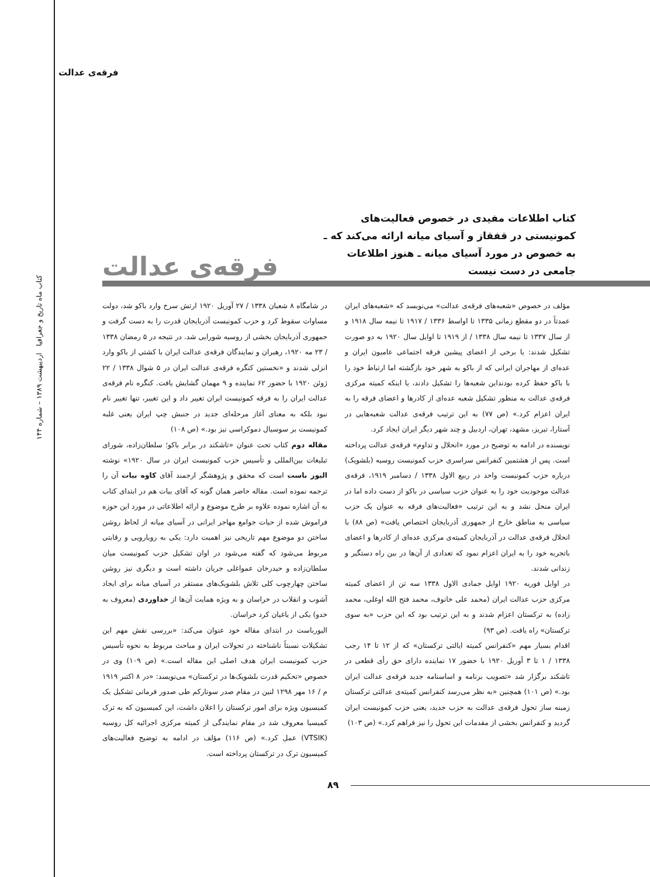فرقه‌ی عدالت
کتاب ماه تاریخ و جغرافیا اردیبهشت ۱۳۸۹ – شماره ۱۴۴
کتاب اطلاعات مفیدی در خصوص فعالیت‌های کمونیستی در قفقاز و آسیای میانه ارائه می‌کند که ـ به خصوص در مورد آسیای میانه ـ هنوز اطلاعات جامعی در دست نیست
فرقه‌ی عدالت
مؤلف در خصوص «شعبه‌های فرقه‌ی عدالت» می‌نویسد که «شعبه‌های ایران عمدتاً در دو مقطع زمانی ۱۳۳۵ تا اواسط ۱۳۳۶ / ۱۹۱۷ تا نیمه سال ۱۹۱۸ و از سال ۱۳۳۷ تا نیمه سال ۱۳۳۸ / از ۱۹۱۹ تا اوایل سال ۱۹۲۰ به دو صورت تشکیل شدند: یا برخی از اعضای پیشین فرقه اجتماعی عامیون ایران و عده‌ای از مهاجران ایرانی که از باکو به شهر خود بازگشته اما ارتباط خود را با باکو حفظ کرده بودنداین شعبه‌ها را تشکیل دادند، یا اینکه کمیته مرکزی فرقه‌ی عدالت به منظور تشکیل شعبه عده‌ای از کادرها و اعضای فرقه را به ایران اعزام کرد.» (ص ۷۷) به این ترتیب فرقه‌ی عدالت شعبه‌هایی در آستارا، تبریز، مشهد، تهران، اردبیل و چند شهر دیگر ایران ایجاد کرد.
نویسنده در ادامه به توضیح در مورد «انحلال و تداوم» فرقه‌ی عدالت پرداخته است. پس از هشتمین کنفرانس سراسری حزب کمونیست روسیه (بلشویک) درباره حزب کمونیست واحد در ربیع الاول ۱۳۳۸ / دسامبر ۱۹۱۹، فرقه‌ی عدالت موجودیت خود را به عنوان حزب سیاسی در باکو از دست داده اما در ایران منحل نشد و به این ترتیب «فعالیت‌های فرقه به عنوان یک حزب سیاسی به مناطق خارج از جمهوری آذربایجان اختصاص یافت» (ص ۸۸) با انحلال فرقه‌ی عدالت در آذربایجان کمیته‌ی مرکزی عده‌ای از کادرها و اعضای باتجربه خود را به ایران اعزام نمود که تعدادی از آن‌ها در بین راه دستگیر و زندانی شدند.
در اوایل فوریه ۱۹۲۰ اوایل جمادی الاول ۱۳۳۸ سه تن از اعضای کمیته مرکزی حزب عدالت ایران (محمد علی خانوف، محمد فتح الله اوغلی، محمد زاده) به ترکستان اعزام شدند و به این ترتیب بود که این حزب «به سوی ترکستان» راه یافت. (ص ۹۳)
اقدام بسیار مهم «کنفرانس کمیته ایالتی ترکستان» که از ۱۲ تا ۱۴ رجب ۱۳۳۸ / ۱ تا ۳ آوریل ۱۹۲۰ با حضور ۱۷ نماینده دارای حق رأی قطعی در تاشکند برگزار شد «تصویب برنامه و اساسنامه جدید فرقه‌ی عدالت ایران بود.» (ص ۱۰۱) همچنین «به نظر می‌رسد کنفرانس کمیته‌ی عدالتی ترکستان زمینه ساز تحول فرقه‌ی عدالت به حزب جدید، یعنی حزب کمونیست ایران گردید و کنفرانس بخشی از مقدمات این تحول را نیز فراهم کرد.» (ص ۱۰۳)
در شامگاه ۸ شعبان ۱۳۳۸ / ۲۷ آوریل ۱۹۲۰ ارتش سرخ وارد باکو شد، دولت مساوات سقوط کرد و حزب کمونیست آذربایجان قدرت را به دست گرفت و جمهوری آذربایجان بخشی از روسیه شورایی شد. در نتیجه در ۵ رمضان ۱۳۳۸ / ۲۳ مه ۱۹۲۰، رهبران و نمایندگان فرقه‌ی عدالت ایران با کشتی از باکو وارد انزلی شدند و «نخستین کنگره فرقه‌ی عدالت ایران در ۵ شوال ۱۳۳۸ / ۲۲ ژوئن ۱۹۲۰ با حضور ۶۲ نماینده و ۹ مهمان گشایش یافت. کنگره نام فرقه‌ی عدالت ایران را به فرقه کمونیست ایران تغییر داد و این تغییر، تنها تغییر نام نبود بلکه به معنای آغاز مرحله‌ای جدید در جنبش چپ ایران یعنی غلبه کمونیست بر سوسیال دموکراسی نیز بود.» (ص ۱۰۸)
مقاله دوم کتاب تحت عنوان «تاشکند در برابر باکو؛ سلطان‌زاده، شورای تبلیغات بین‌المللی و تأسیس حزب کمونیست ایران در سال ۱۹۲۰» نوشته الیور باست است که محقق و پژوهشگر ارجمند آقای کاوه بیات آن را ترجمه نموده است. مقاله حاضر همان گونه که آقای بیات هم در ابتدای کتاب به آن اشاره نموده علاوه بر طرح موضوع و ارائه اطلاعاتی در مورد این حوزه فراموش شده از حیات جوامع مهاجر ایرانی در آسیای میانه از لحاظ روشن ساختن دو موضوع مهم تاریخی نیز اهمیت دارد: یکی به رویارویی و رقابتی مربوط می‌شود که گفته می‌شود در اوان تشکیل حزب کمونیست میان سلطان‌زاده و حیدرخان عمواغلی جریان داشته است و دیگری نیز روشن ساختن چهارچوب کلی تلاش بلشویک‌های مستقر در آسیای میانه برای ایجاد آشوب و انقلاب در خراسان و به ویژه همایت آن‌ها از خداوردی (معروف به خدو) یکی از یاغیان کرد خراسان.
الیورباست در ابتدای مقاله خود عنوان می‌کند: «بررسی نقش مهم این تشکیلات نسبتاً ناشناخته در تحولات ایران و مباحث مربوط به نحوه تأسیس حزب کمونیست ایران هدف اصلی این مقاله است.» (ص ۱۰۹) وی در خصوص «تحکیم قدرت بلشویک‌ها در ترکستان» می‌نویسد: «در ۸ اکتبر ۱۹۱۹ م / ۱۶ مهر ۱۲۹۸ لنین در مقام صدر سوناركم طی صدور فرمانی تشکیل یک کمیسیون ویژه برای امور ترکستان را اعلان داشت، این کمیسیون که به ترک کمیسیا معروف شد در مقام نمایندگی از کمیته مرکزی اجرائیه کل روسیه (VTSIK) عمل کرد.» (ص ۱۱۶) مؤلف در ادامه به توضیح فعالیت‌های کمیسیون ترک در ترکستان پرداخته است.
۸۹